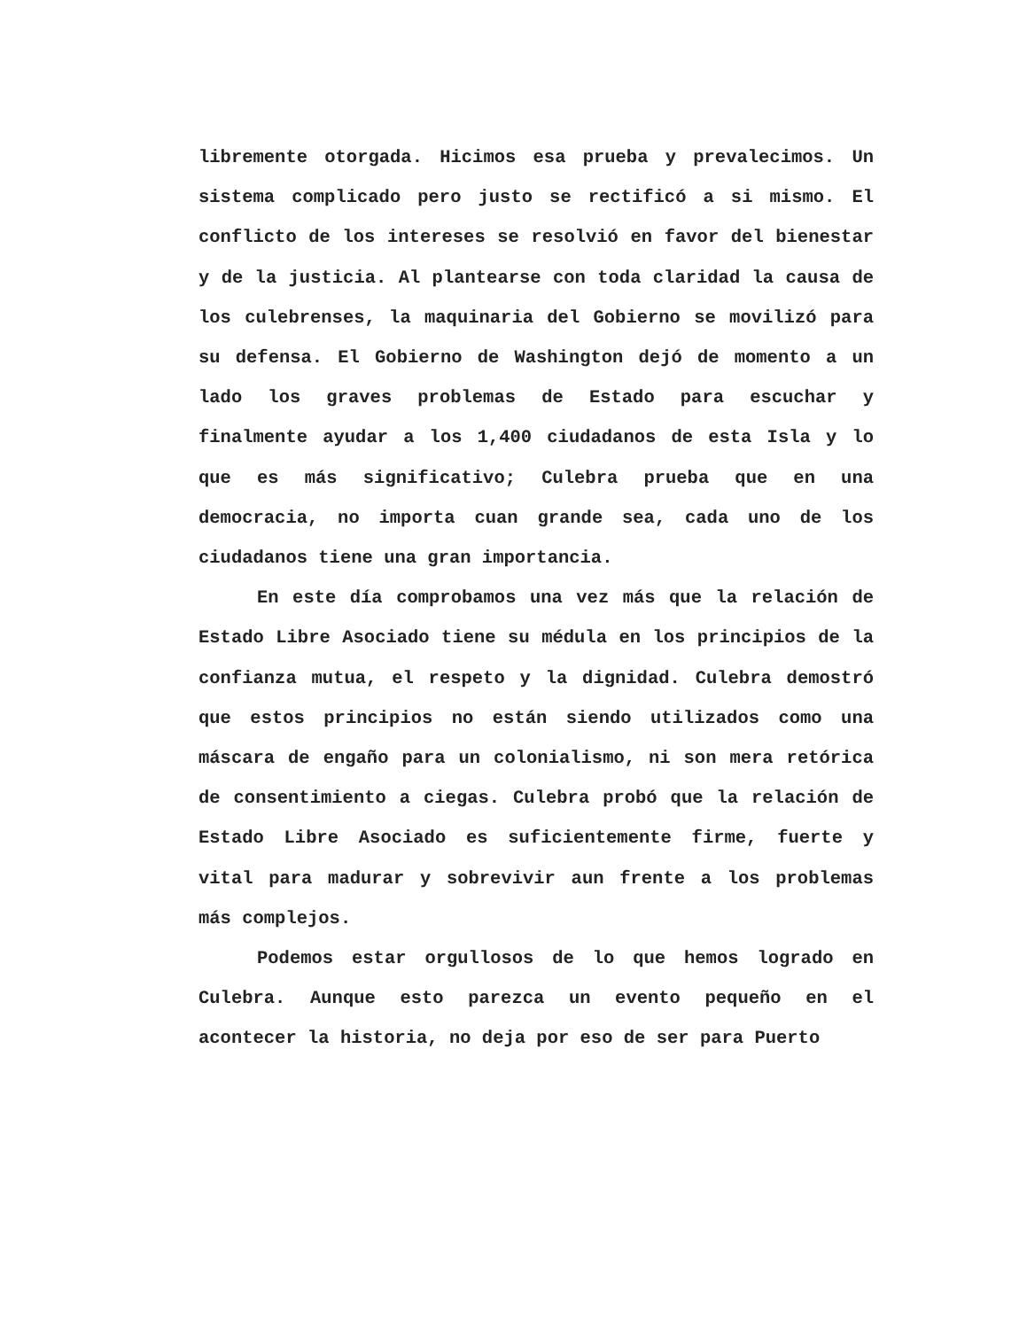libremente otorgada. Hicimos esa prueba y prevalecimos. Un sistema complicado pero justo se rectificó a si mismo. El conflicto de los intereses se resolvió en favor del bienestar y de la justicia. Al plantearse con toda claridad la causa de los culebrenses, la maquinaria del Gobierno se movilizó para su defensa. El Gobierno de Washington dejó de momento a un lado los graves problemas de Estado para escuchar y finalmente ayudar a los 1,400 ciudadanos de esta Isla y lo que es más significativo; Culebra prueba que en una democracia, no importa cuan grande sea, cada uno de los ciudadanos tiene una gran importancia.
En este día comprobamos una vez más que la relación de Estado Libre Asociado tiene su médula en los principios de la confianza mutua, el respeto y la dignidad. Culebra demostró que estos principios no están siendo utilizados como una máscara de engaño para un colonialismo, ni son mera retórica de consentimiento a ciegas. Culebra probó que la relación de Estado Libre Asociado es suficientemente firme, fuerte y vital para madurar y sobrevivir aun frente a los problemas más complejos.
Podemos estar orgullosos de lo que hemos logrado en Culebra. Aunque esto parezca un evento pequeño en el acontecer la historia, no deja por eso de ser para Puerto